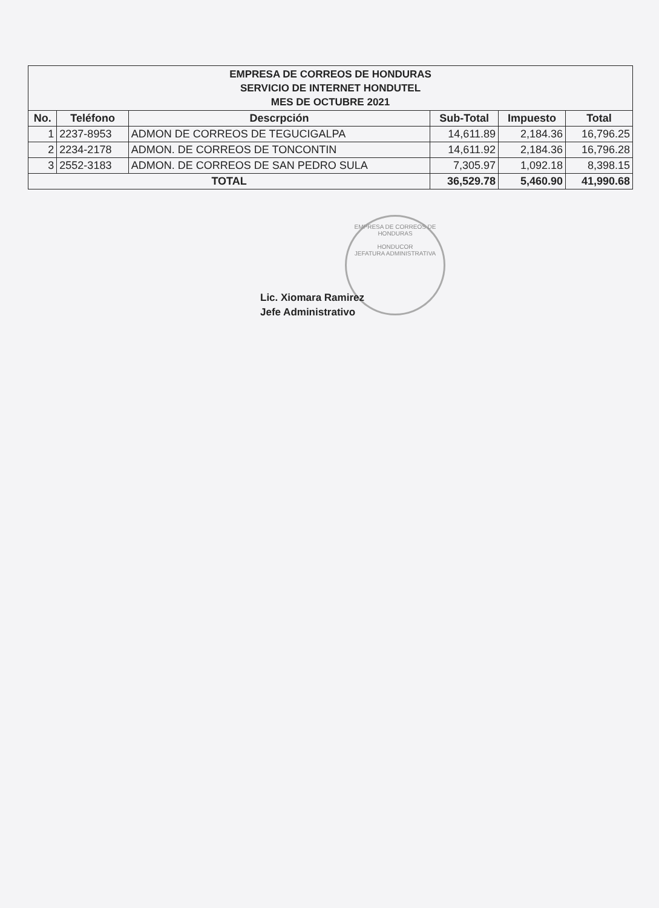| EMPRESA DE CORREOS DE HONDURAS SERVICIO DE INTERNET HONDUTEL MES DE OCTUBRE 2021 | | | | | |
| No. | Teléfono | Descrpción | Sub-Total | Impuesto | Total |
| 1 | 2237-8953 | ADMON DE CORREOS DE TEGUCIGALPA | 14,611.89 | 2,184.36 | 16,796.25 |
| 2 | 2234-2178 | ADMON. DE CORREOS DE TONCONTIN | 14,611.92 | 2,184.36 | 16,796.28 |
| 3 | 2552-3183 | ADMON. DE CORREOS DE SAN PEDRO SULA | 7,305.97 | 1,092.18 | 8,398.15 |
| TOTAL | | | 36,529.78 | 5,460.90 | 41,990.68 |
EMPRESA DE CORREOS DE HONDURAS
HONDUCOR
JEFATURA ADMINISTRATIVA
Lic. Xiomara Ramirez
Jefe Administrativo